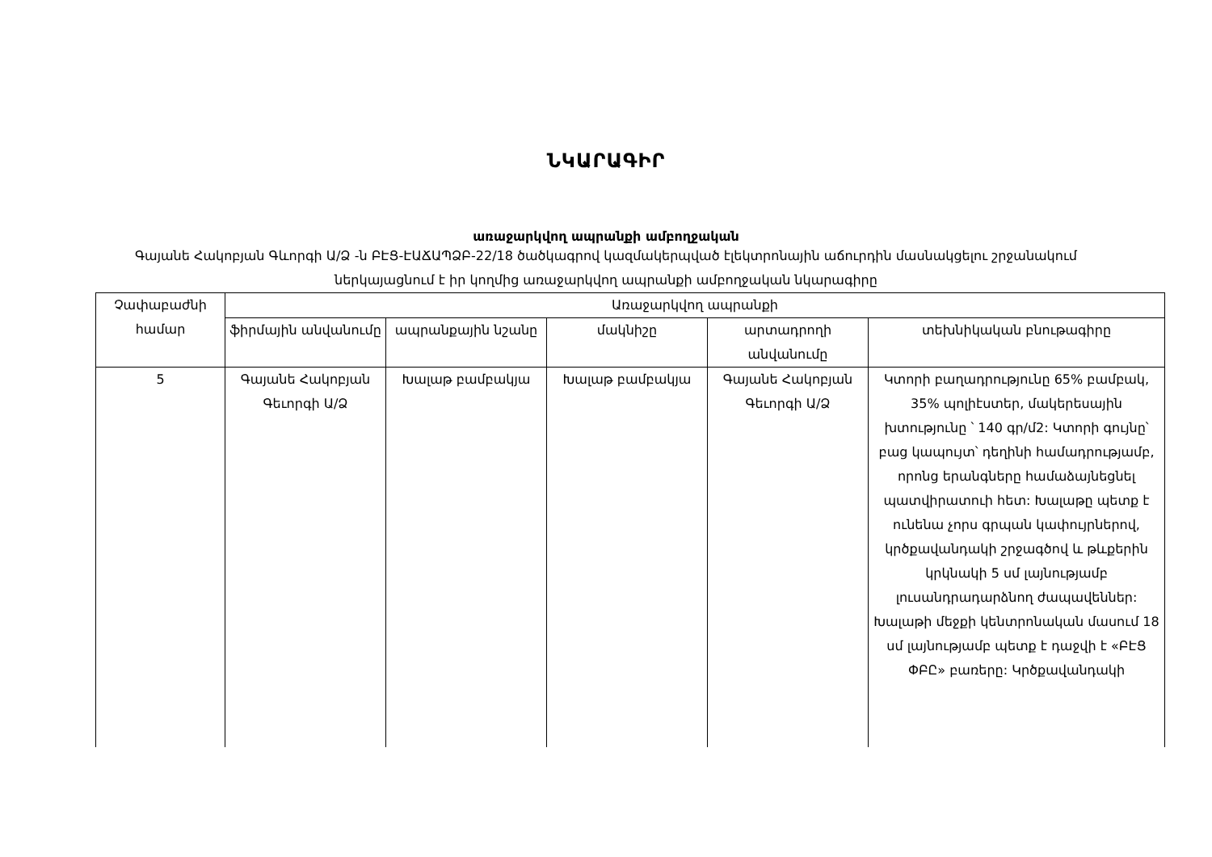ՆԿԱՐԱԳԻՐ
առաջարկվող ապրանքի ամբողջական
Գայանե Հակոբյան Գևորգի Ա/Ձ -ն ԲԷՑ-ԷԱՃԱՊՁԲ-22/18 ծածկագրով կազմակերպված էլեկտրոնային աճուրդին մասնակցելու շրջանակում ներկայացնում է իր կողմից առաջարկվող ապրանքի ամբողջական նկարագիրը
| Չափաբաժնի համար | Առաջարկվող ապրանքի | | | | |
| --- | --- | --- | --- | --- | --- |
| | ֆիրմային անվանումը | ապրանքային նշանը | մակնիշը | արտադրողի անվանումը | տեխնիկական բնութագիրը |
| 5 | Գայանե Հակոբյան Գեւորգի Ա/Ձ | Խալաթ բամբակյա | Խալաթ բամբակյա | Գայանե Հակոբյան Գեւորգի Ա/Ձ | Կտորի բաղադրությունը 65% բամբակ, 35% պոլիէստեր, մակերեսային խտությունը ՝ 140 գր/մ2: Կտորի գույնը՝ բաց կապույտ՝ դեղինի համադրությամբ, որոնց երանգները համաձայնեցնել պատվիրատուի հետ: Խալաթը պետք է ունենա չորս գրպան կափույրներով, կրծքավանդակի շրջագծով և թևքերին կրկնակի 5 սմ լայնությամբ լուսանդրադարձնող ժապավեններ: Խալաթի մեջքի կենտրոնական մասում 18 սմ լայնությամբ պետք է դաջվի է «ԲԷՑ ՓԲԸ» բառերը: Կրծքավանդակի |